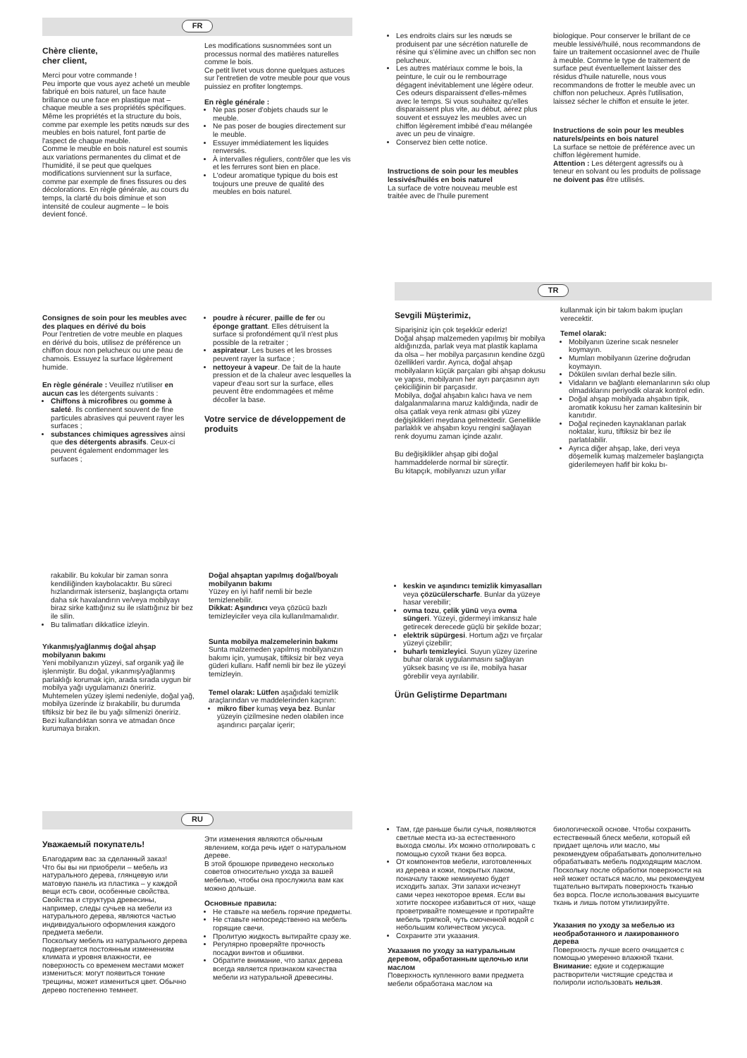FR
Chère cliente,
cher client,
Merci pour votre commande !
Peu importe que vous ayez acheté un meuble fabriqué en bois naturel, un face haute brillance ou une face en plastique mat – chaque meuble a ses propriétés spécifiques. Même les propriétés et la structure du bois, comme par exemple les petits nœuds sur des meubles en bois naturel, font partie de l'aspect de chaque meuble.
Comme le meuble en bois naturel est soumis aux variations permanentes du climat et de l'humidité, il se peut que quelques modifications surviennent sur la surface, comme par exemple de fines fissures ou des décolorations. En règle générale, au cours du temps, la clarté du bois diminue et son intensité de couleur augmente – le bois devient foncé.
Les modifications susnommées sont un processus normal des matières naturelles comme le bois.
Ce petit livret vous donne quelques astuces sur l'entretien de votre meuble pour que vous puissiez en profiter longtemps.
En règle générale :
Ne pas poser d'objets chauds sur le meuble.
Ne pas poser de bougies directement sur le meuble.
Essuyer immédiatement les liquides renversés.
À intervalles réguliers, contrôler que les vis et les ferrures sont bien en place.
L'odeur aromatique typique du bois est toujours une preuve de qualité des meubles en bois naturel.
Les endroits clairs sur les nœuds se produisent par une sécrétion naturelle de résine qui s'élimine avec un chiffon sec non pelucheux.
Les autres matériaux comme le bois, la peinture, le cuir ou le rembourrage dégagent inévitablement une légère odeur. Ces odeurs disparaissent d'elles-mêmes avec le temps. Si vous souhaitez qu'elles disparaissent plus vite, au début, aérez plus souvent et essuyez les meubles avec un chiffon légèrement imbibé d'eau mélangée avec un peu de vinaigre.
Conservez bien cette notice.
Instructions de soin pour les meubles lessivés/huilés en bois naturel
La surface de votre nouveau meuble est traitée avec de l'huile purement
biologique. Pour conserver le brillant de ce meuble lessivé/huilé, nous recommandons de faire un traitement occasionnel avec de l'huile à meuble. Comme le type de traitement de surface peut éventuellement laisser des résidus d'huile naturelle, nous vous recommandons de frotter le meuble avec un chiffon non pelucheux. Après l'utilisation, laissez sécher le chiffon et ensuite le jeter.
Instructions de soin pour les meubles naturels/peints en bois naturel
La surface se nettoie de préférence avec un chiffon légèrement humide.
Attention : Les détergent agressifs ou à teneur en solvant ou les produits de polissage ne doivent pas être utilisés.
Consignes de soin pour les meubles avec des plaques en dérivé du bois
Pour l'entretien de votre meuble en plaques en dérivé du bois, utilisez de préférence un chiffon doux non pelucheux ou une peau de chamois. Essuyez la surface légèrement humide.
En règle générale : Veuillez n'utiliser en aucun cas les détergents suivants :
Chiffons à microfibres ou gomme à saleté. Ils contiennent souvent de fine particules abrasives qui peuvent rayer les surfaces ;
substances chimiques agressives ainsi que des détergents abrasifs. Ceux-ci peuvent également endommager les surfaces ;
poudre à récurer, paille de fer ou éponge grattant. Elles détruisent la surface si profondément qu'il n'est plus possible de la retraiter ;
aspirateur. Les buses et les brosses peuvent rayer la surface ;
nettoyeur à vapeur. De fait de la haute pression et de la chaleur avec lesquelles la vapeur d'eau sort sur la surface, elles peuvent être endommagées et même décoller la base.
Votre service de développement de produits
TR
Sevgili Müşterimiz,
Siparişiniz için çok teşekkür ederiz!
Doğal ahşap malzemeden yapılmış bir mobilya aldığınızda, parlak veya mat plastik kaplama da olsa – her mobilya parçasının kendine özgü özellikleri vardır. Ayrıca, doğal ahşap mobilyaların küçük parçaları gibi ahşap dokusu ve yapısı, mobilyanın her ayrı parçasının ayrı çekiciliğinin bir parçasıdır.
Mobilya, doğal ahşabın kalıcı hava ve nem dalgalanmalarına maruz kaldığında, nadir de olsa çatlak veya renk atması gibi yüzey değişiklikleri meydana gelmektedir. Genellikle parlaklık ve ahşabın koyu rengini sağlayan renk doyumu zaman içinde azalır.
Bu değişiklikler ahşap gibi doğal hammaddelerde normal bir süreçtir.
Bu kitapçık, mobilyanızı uzun yıllar
kullanmak için bir takım bakım ipuçları verecektir.
Temel olarak:
Mobilyanın üzerine sıcak nesneler koymayın.
Mumları mobilyanın üzerine doğrudan koymayın.
Dökülen sıvıları derhal bezle silin.
Vidaların ve bağlantı elemanlarının sıkı olup olmadıklarını periyodik olarak kontrol edin.
Doğal ahşap mobilyada ahşabın tipik, aromatik kokusu her zaman kalitesinin bir kanıtıdır.
Doğal reçineden kaynaklanan parlak noktalar, kuru, tiftiksiz bir bez ile parlatılabilir.
Ayrıca diğer ahşap, lake, deri veya döşemelik kumaş malzemeler başlangıçta giderilemeyen hafif bir koku bı-
rakabilir. Bu kokular bir zaman sonra kendiliğinden kaybolacaktır. Bu süreci hızlandırmak isterseniz, başlangıçta ortamı daha sık havalandırın ve/veya mobilyayı biraz sirke kattığınız su ile ıslattığınız bir bez ile silin.
Bu talimatları dikkatlice izleyin.
Yıkanmış/yağlanmış doğal ahşap mobilyanın bakımı
Yeni mobilyanızın yüzeyi, saf organik yağ ile işlenmiştir. Bu doğal, yıkanmış/yağlanmış parlaklığı korumak için, arada sırada uygun bir mobilya yağı uygulamanızı öneririz. Muhtemelen yüzey işlemi nedeniyle, doğal yağ, mobilya üzerinde iz bırakabilir, bu durumda tiftiksiz bir bez ile bu yağı silmenizi öneririz. Bezi kullandıktan sonra ve atmadan önce kurumaya bırakın.
Doğal ahşaptan yapılmış doğal/boyalı mobilyanın bakımı
Yüzey en iyi hafif nemli bir bezle temizlenebilir.
Dikkat: Aşındırıcı veya çözücü bazlı temizleyiciler veya cila kullanılmamalıdır.
Sunta mobilya malzemelerinin bakımı
Sunta malzemeden yapılmış mobilyanızın bakımı için, yumuşak, tiftiksiz bir bez veya güderi kullanı. Hafif nemli bir bez ile yüzeyi temizleyin.
Temel olarak: Lütfen aşağıdaki temizlik araçlarından ve maddelerinden kaçının:
mikro fiber kumaş veya bez. Bunlar yüzeyin çizilmesine neden olabilen ince aşındırıcı parçalar içerir;
keskin ve aşındırıcı temizlik kimyasalları veya çözücülerscharfe. Bunlar da yüzeye hasar verebilir;
ovma tozu, çelik yünü veya ovma süngeri. Yüzeyi, gidermeyi imkansız hale getirecek derecede güçlü bir şekilde bozar;
elektrik süpürgesi. Hortum ağzı ve fırçalar yüzeyi çizebilir;
buharlı temizleyici. Suyun yüzey üzerine buhar olarak uygulanmasını sağlayan yüksek basınç ve ısı ile, mobilya hasar görebilir veya ayrılabilir.
Ürün Geliştirme Departmanı
RU
Уважаемый покупатель!
Благодарим вас за сделанный заказ!
Что бы вы ни приобрели – мебель из натурального дерева, глянцевую или матовую панель из пластика – у каждой вещи есть свои, особенные свойства. Свойства и структура древесины, например, следы сучьев на мебели из натурального дерева, являются частью индивидуального оформления каждого предмета мебели.
Поскольку мебель из натурального дерева подвергается постоянным изменениям климата и уровня влажности, ее поверхность со временем местами может измениться: могут появиться тонкие трещины, может измениться цвет. Обычно дерево постепенно темнеет.
Эти изменения являются обычным явлением, когда речь идет о натуральном дереве.
В этой брошюре приведено несколько советов относительно ухода за вашей мебелью, чтобы она прослужила вам как можно дольше.
Основные правила:
Не ставьте на мебель горячие предметы.
Не ставьте непосредственно на мебель горящие свечи.
Пролитую жидкость вытирайте сразу же.
Регулярно проверяйте прочность посадки винтов и обшивки.
Обратите внимание, что запах дерева всегда является признаком качества мебели из натуральной древесины.
Там, где раньше были сучья, появляются светлые места из-за естественного выхода смолы. Их можно отполировать с помощью сухой ткани без ворса.
От компонентов мебели, изготовленных из дерева и кожи, покрытых лаком, поначалу также неминуемо будет исходить запах. Эти запахи исчезнут сами через некоторое время. Если вы хотите поскорее избавиться от них, чаще проветривайте помещение и протирайте мебель тряпкой, чуть смоченной водой с небольшим количеством уксуса.
Сохраните эти указания.
Указания по уходу за натуральным деревом, обработанным щелочью или маслом
Поверхность купленного вами предмета мебели обработана маслом на
биологической основе. Чтобы сохранить естественный блеск мебели, который ей придает щелочь или масло, мы рекомендуем обрабатывать дополнительно обрабатывать мебель подходящим маслом. Поскольку после обработки поверхности на ней может остаться масло, мы рекомендуем тщательно вытирать поверхность тканью без ворса. После использования высушите ткань и лишь потом утилизируйте.
Указания по уходу за мебелью из необработанного и лакированного дерева
Поверхность лучше всего очищается с помощью умеренно влажной ткани.
Внимание: едкие и содержащие растворители чистящие средства и полироли использовать нельзя.